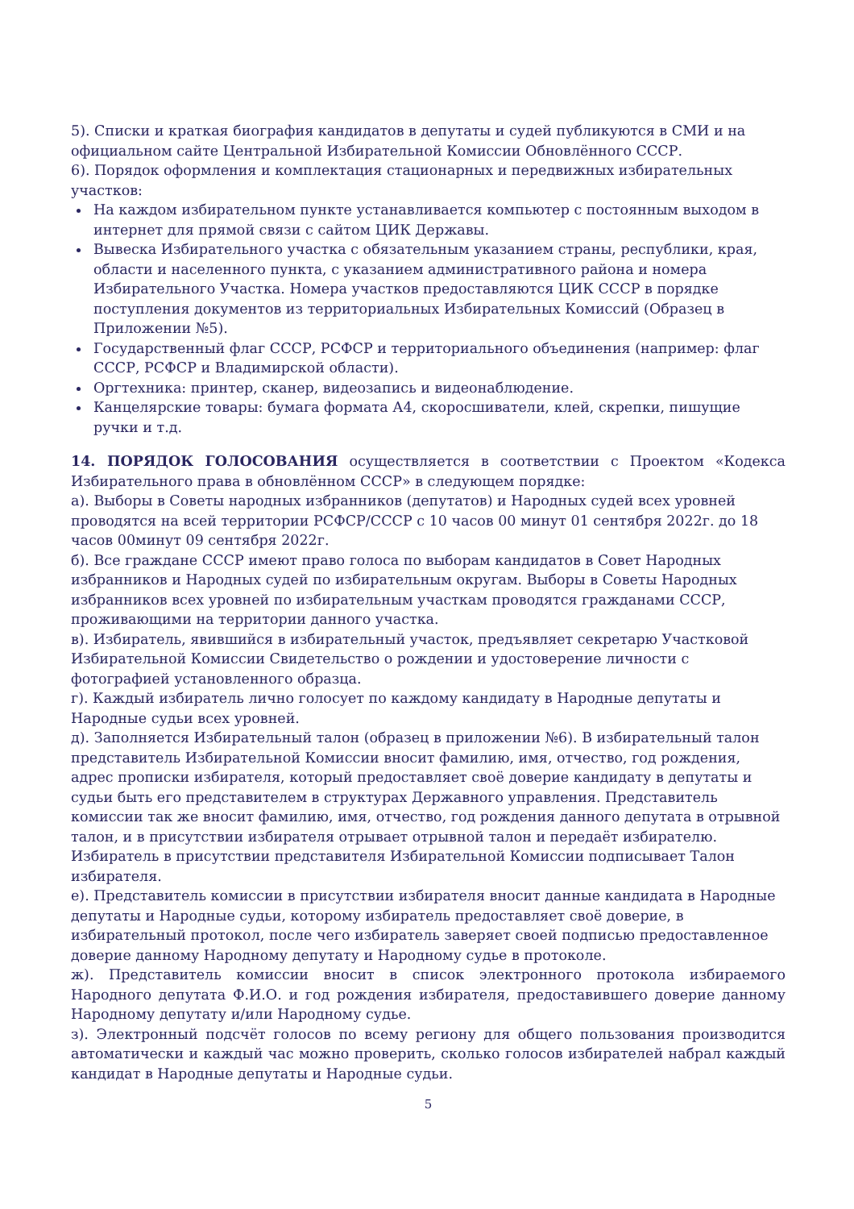5). Списки и краткая биография кандидатов в депутаты и судей публикуются в СМИ и на официальном сайте Центральной Избирательной Комиссии Обновлённого СССР.
6). Порядок оформления и комплектация стационарных и передвижных избирательных участков:
На каждом избирательном пункте устанавливается компьютер с постоянным выходом в интернет для прямой связи с сайтом ЦИК Державы.
Вывеска Избирательного участка с обязательным указанием страны, республики, края, области и населенного пункта, с указанием административного района и номера Избирательного Участка. Номера участков предоставляются ЦИК СССР в порядке поступления документов из территориальных Избирательных Комиссий (Образец в Приложении №5).
Государственный флаг СССР, РСФСР и территориального объединения (например: флаг СССР, РСФСР и Владимирской области).
Оргтехника: принтер, сканер, видеозапись и видеонаблюдение.
Канцелярские товары: бумага формата А4, скоросшиватели, клей, скрепки, пишущие ручки и т.д.
14. ПОРЯДОК ГОЛОСОВАНИЯ осуществляется в соответствии с Проектом «Кодекса Избирательного права в обновлённом СССР» в следующем порядке:
а). Выборы в Советы народных избранников (депутатов) и Народных судей всех уровней проводятся на всей территории РСФСР/СССР с 10 часов 00 минут 01 сентября 2022г. до 18 часов 00минут 09 сентября 2022г.
б). Все граждане СССР имеют право голоса по выборам кандидатов в Совет Народных избранников и Народных судей по избирательным округам. Выборы в Советы Народных избранников всех уровней по избирательным участкам проводятся гражданами СССР, проживающими на территории данного участка.
в). Избиратель, явившийся в избирательный участок, предъявляет секретарю Участковой Избирательной Комиссии Свидетельство о рождении и удостоверение личности с фотографией установленного образца.
г). Каждый избиратель лично голосует по каждому кандидату в Народные депутаты и Народные судьи всех уровней.
д). Заполняется Избирательный талон (образец в приложении №6). В избирательный талон представитель Избирательной Комиссии вносит фамилию, имя, отчество, год рождения, адрес прописки избирателя, который предоставляет своё доверие кандидату в депутаты и судьи быть его представителем в структурах Державного управления. Представитель комиссии так же вносит фамилию, имя, отчество, год рождения данного депутата в отрывной талон, и в присутствии избирателя отрывает отрывной талон и передаёт избирателю. Избиратель в присутствии представителя Избирательной Комиссии подписывает Талон избирателя.
е). Представитель комиссии в присутствии избирателя вносит данные кандидата в Народные депутаты и Народные судьи, которому избиратель предоставляет своё доверие, в избирательный протокол, после чего избиратель заверяет своей подписью предоставленное доверие данному Народному депутату и Народному судье в протоколе.
ж). Представитель комиссии вносит в список электронного протокола избираемого Народного депутата Ф.И.О. и год рождения избирателя, предоставившего доверие данному Народному депутату и/или Народному судье.
з). Электронный подсчёт голосов по всему региону для общего пользования производится автоматически и каждый час можно проверить, сколько голосов избирателей набрал каждый кандидат в Народные депутаты и Народные судьи.
5